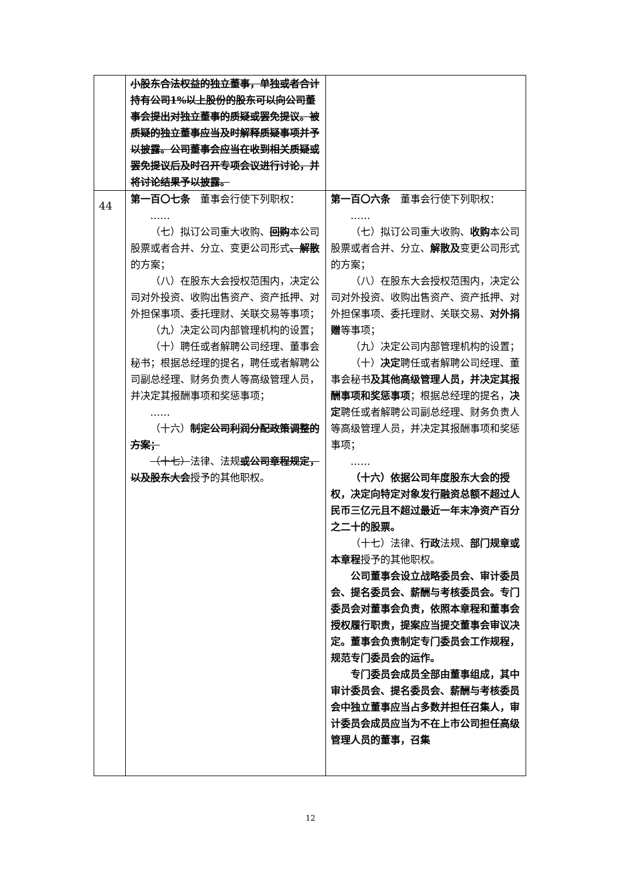| | 小股东合法权益的独立董事，单独或者合计持有公司1%以上股份的股东可以向公司董事会提出对独立董事的质疑或罢免提议。被质疑的独立董事应当及时解释质疑事项并予以披露。公司董事会应当在收到相关质疑或罢免提议后及时召开专项会议进行讨论，并将讨论结果予以披露。 | |
| 44 | 第一百〇七条 董事会行使下列职权： …… （七）拟订公司重大收购、 回购 本公司股票或者合并、分立、变更公司形式 、解散 的方案； （八）在股东大会授权范围内，决定公司对外投资、收购出售资产、资产抵押、对外担保事项、委托理财、关联交易等事项； （九）决定公司内部管理机构的设置； （十）聘任或者解聘公司经理、董事会秘书；根据总经理的提名，聘任或者解聘公司副总经理、财务负责人等高级管理人员，并决定其报酬事项和奖惩事项； …… （十六） 制定公司利润分配政策调整的方案； （十七） 法律、法规 或公司章程规定，以及股东大会 授予的其他职权。 | 第一百〇六条 董事会行使下列职权： …… （七）拟订公司重大收购、 收购 本公司股票或者合并、分立、 解散及 变更公司形式的方案； （八）在股东大会授权范围内，决定公司对外投资、收购出售资产、资产抵押、对外担保事项、委托理财、关联交易、 对外捐赠 等事项； （九）决定公司内部管理机构的设置； （十） 决定 聘任或者解聘公司经理、董事会秘书 及其他高级管理人员，并决定其报酬事项和奖惩事项 ；根据总经理的提名， 决定 聘任或者解聘公司副总经理、财务负责人等高级管理人员，并决定其报酬事项和奖惩事项； …… （十六）依据公司年度股东大会的授权，决定向特定对象发行融资总额不超过人民币三亿元且不超过最近一年末净资产百分之二十的股票。 （十七）法律、 行政 法规、 部门规章或本章程 授予的其他职权。 公司董事会设立战略委员会、审计委员会、提名委员会、薪酬与考核委员会。专门委员会对董事会负责，依照本章程和董事会授权履行职责，提案应当提交董事会审议决定。董事会负责制定专门委员会工作规程，规范专门委员会的运作。 专门委员会成员全部由董事组成，其中审计委员会、提名委员会、薪酬与考核委员会中独立董事应当占多数并担任召集人，审计委员会成员应当为不在上市公司担任高级管理人员的董事，召集 |
12